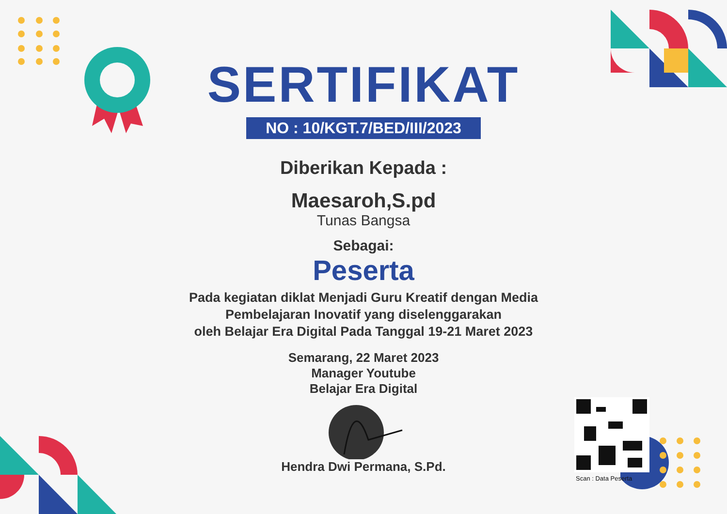SERTIFIKAT
NO : 10/KGT.7/BED/III/2023
Diberikan Kepada :
Maesaroh,S.pd
Tunas Bangsa
Sebagai:
Peserta
Pada kegiatan diklat Menjadi Guru Kreatif dengan Media
Pembelajaran Inovatif yang diselenggarakan
oleh Belajar Era Digital Pada Tanggal 19-21 Maret 2023
Semarang, 22 Maret 2023
Manager Youtube
Belajar Era Digital
Hendra Dwi Permana, S.Pd.
Scan : Data Peserta